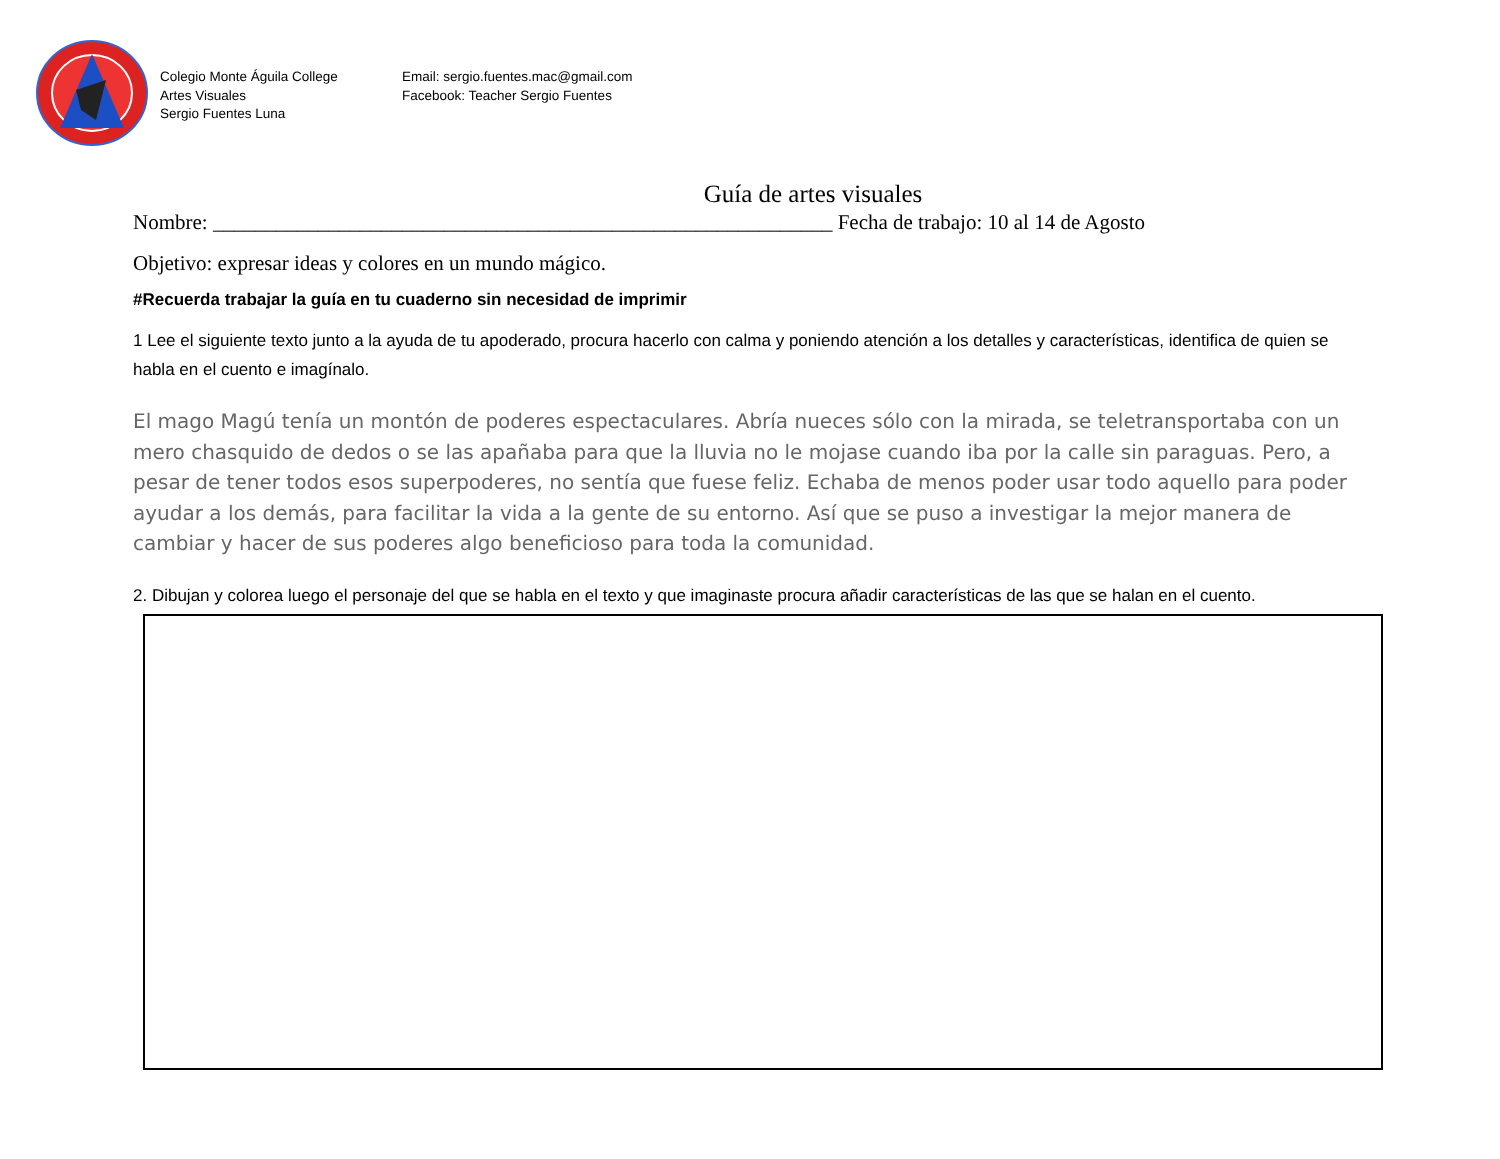Colegio Monte Águila College
Artes Visuales
Sergio Fuentes Luna
Email: sergio.fuentes.mac@gmail.com
Facebook: Teacher Sergio Fuentes
Guía de artes visuales
Nombre: ___________________________________________________________ Fecha de trabajo: 10 al 14 de Agosto
Objetivo: expresar ideas y colores en un mundo mágico.
#Recuerda trabajar la guía en tu cuaderno sin necesidad de imprimir
1 Lee el siguiente texto junto a la ayuda de tu apoderado, procura hacerlo con calma y poniendo atención a los detalles y características, identifica de quien se habla en el cuento e imagínalo.
El mago Magú tenía un montón de poderes espectaculares. Abría nueces sólo con la mirada, se teletransportaba con un mero chasquido de dedos o se las apañaba para que la lluvia no le mojase cuando iba por la calle sin paraguas. Pero, a pesar de tener todos esos superpoderes, no sentía que fuese feliz. Echaba de menos poder usar todo aquello para poder ayudar a los demás, para facilitar la vida a la gente de su entorno. Así que se puso a investigar la mejor manera de cambiar y hacer de sus poderes algo beneficioso para toda la comunidad.
2. Dibujan y colorea luego el personaje del que se habla en el texto y que imaginaste procura añadir características de las que se halan en el cuento.